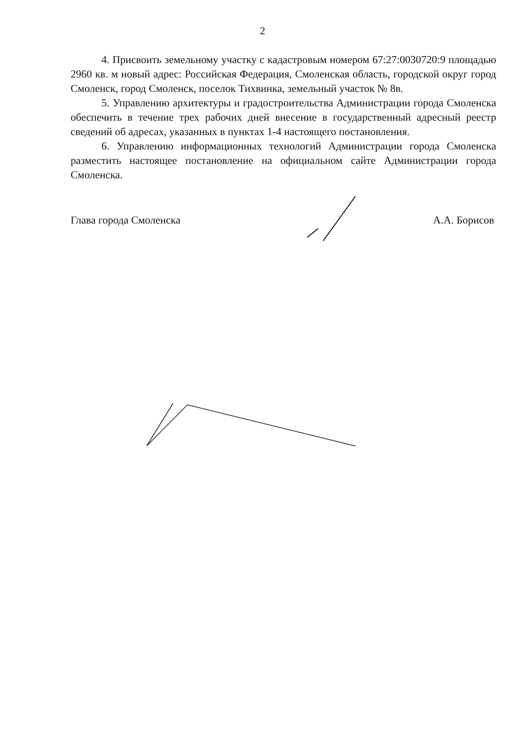2
4. Присвоить земельному участку с кадастровым номером 67:27:0030720:9 площадью 2960 кв. м новый адрес: Российская Федерация, Смоленская область, городской округ город Смоленск, город Смоленск, поселок Тихвинка, земельный участок № 8в.
5. Управлению архитектуры и градостроительства Администрации города Смоленска обеспечить в течение трех рабочих дней внесение в государственный адресный реестр сведений об адресах, указанных в пунктах 1-4 настоящего постановления.
6. Управлению информационных технологий Администрации города Смоленска разместить настоящее постановление на официальном сайте Администрации города Смоленска.
Глава города Смоленска А.А. Борисов